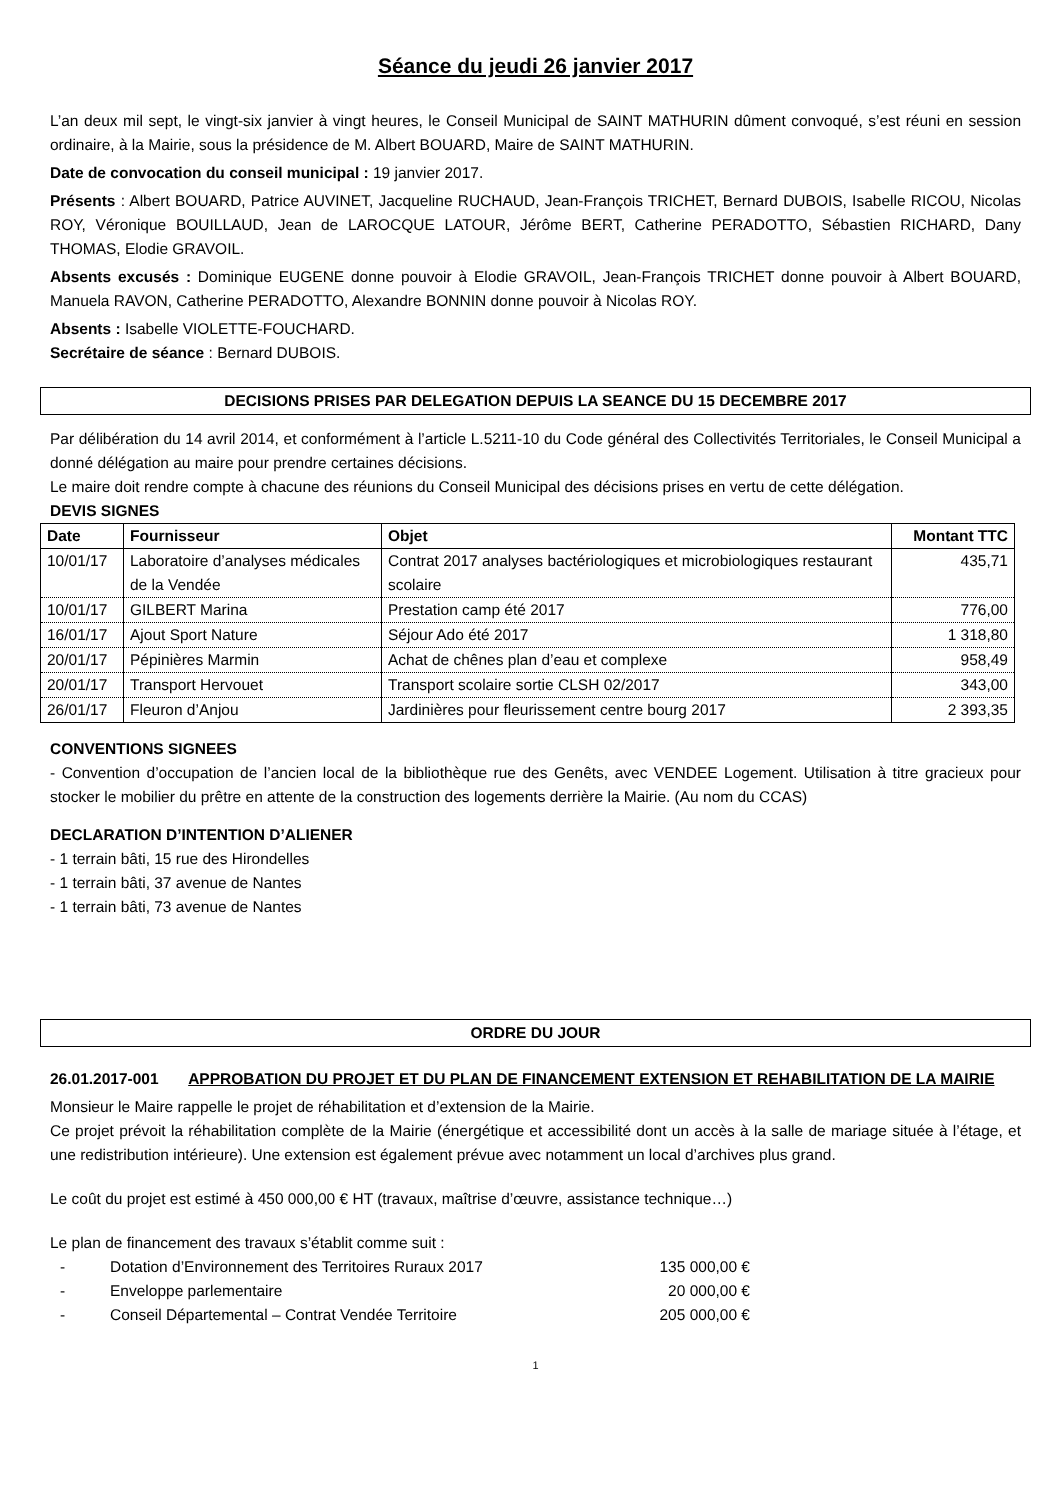Séance du jeudi 26 janvier 2017
L’an deux mil sept, le vingt-six janvier à vingt heures, le Conseil Municipal de SAINT MATHURIN dûment convoqué, s’est réuni en session ordinaire, à la Mairie, sous la présidence de M. Albert BOUARD, Maire de SAINT MATHURIN.
Date de convocation du conseil municipal : 19 janvier 2017.
Présents : Albert BOUARD, Patrice AUVINET, Jacqueline RUCHAUD, Jean-François TRICHET, Bernard DUBOIS, Isabelle RICOU, Nicolas ROY, Véronique BOUILLAUD, Jean de LAROCQUE LATOUR, Jérôme BERT, Catherine PERADOTTO, Sébastien RICHARD, Dany THOMAS, Elodie GRAVOIL.
Absents excusés : Dominique EUGENE donne pouvoir à Elodie GRAVOIL, Jean-François TRICHET donne pouvoir à Albert BOUARD, Manuela RAVON, Catherine PERADOTTO, Alexandre BONNIN donne pouvoir à Nicolas ROY.
Absents : Isabelle VIOLETTE-FOUCHARD.
Secrétaire de séance : Bernard DUBOIS.
DECISIONS PRISES PAR DELEGATION DEPUIS LA SEANCE DU 15 DECEMBRE 2017
Par délibération du 14 avril 2014, et conformément à l’article L.5211-10 du Code général des Collectivités Territoriales, le Conseil Municipal a donné délégation au maire pour prendre certaines décisions.
Le maire doit rendre compte à chacune des réunions du Conseil Municipal des décisions prises en vertu de cette délégation.
DEVIS SIGNES
| Date | Fournisseur | Objet | Montant TTC |
| --- | --- | --- | --- |
| 10/01/17 | Laboratoire d’analyses médicales de la Vendée | Contrat 2017 analyses bactériologiques et microbiologiques restaurant scolaire | 435,71 |
| 10/01/17 | GILBERT Marina | Prestation camp été 2017 | 776,00 |
| 16/01/17 | Ajout Sport Nature | Séjour Ado été 2017 | 1 318,80 |
| 20/01/17 | Pépinières Marmin | Achat de chênes plan d’eau et complexe | 958,49 |
| 20/01/17 | Transport Hervouet | Transport scolaire sortie CLSH 02/2017 | 343,00 |
| 26/01/17 | Fleuron d’Anjou | Jardinières pour fleurissement centre bourg 2017 | 2 393,35 |
CONVENTIONS SIGNEES
- Convention d’occupation de l’ancien local de la bibliothèque rue des Genêts, avec VENDEE Logement. Utilisation à titre gracieux pour stocker le mobilier du prêtre en attente de la construction des logements derrière la Mairie. (Au nom du CCAS)
DECLARATION D’INTENTION D’ALIENER
- 1 terrain bâti, 15 rue des Hirondelles
- 1 terrain bâti, 37 avenue de Nantes
- 1 terrain bâti, 73 avenue de Nantes
ORDRE DU JOUR
26.01.2017-001 APPROBATION DU PROJET ET DU PLAN DE FINANCEMENT EXTENSION ET REHABILITATION DE LA MAIRIE
Monsieur le Maire rappelle le projet de réhabilitation et d’extension de la Mairie.
Ce projet prévoit la réhabilitation complète de la Mairie (énergétique et accessibilité dont un accès à la salle de mariage située à l’étage, et une redistribution intérieure). Une extension est également prévue avec notamment un local d’archives plus grand.
Le coût du projet est estimé à 450 000,00 € HT (travaux, maîtrise d’œuvre, assistance technique…)
Le plan de financement des travaux s’établit comme suit :
- Dotation d’Environnement des Territoires Ruraux 2017 135 000,00 €
- Enveloppe parlementaire 20 000,00 €
- Conseil Départemental – Contrat Vendée Territoire 205 000,00 €
1